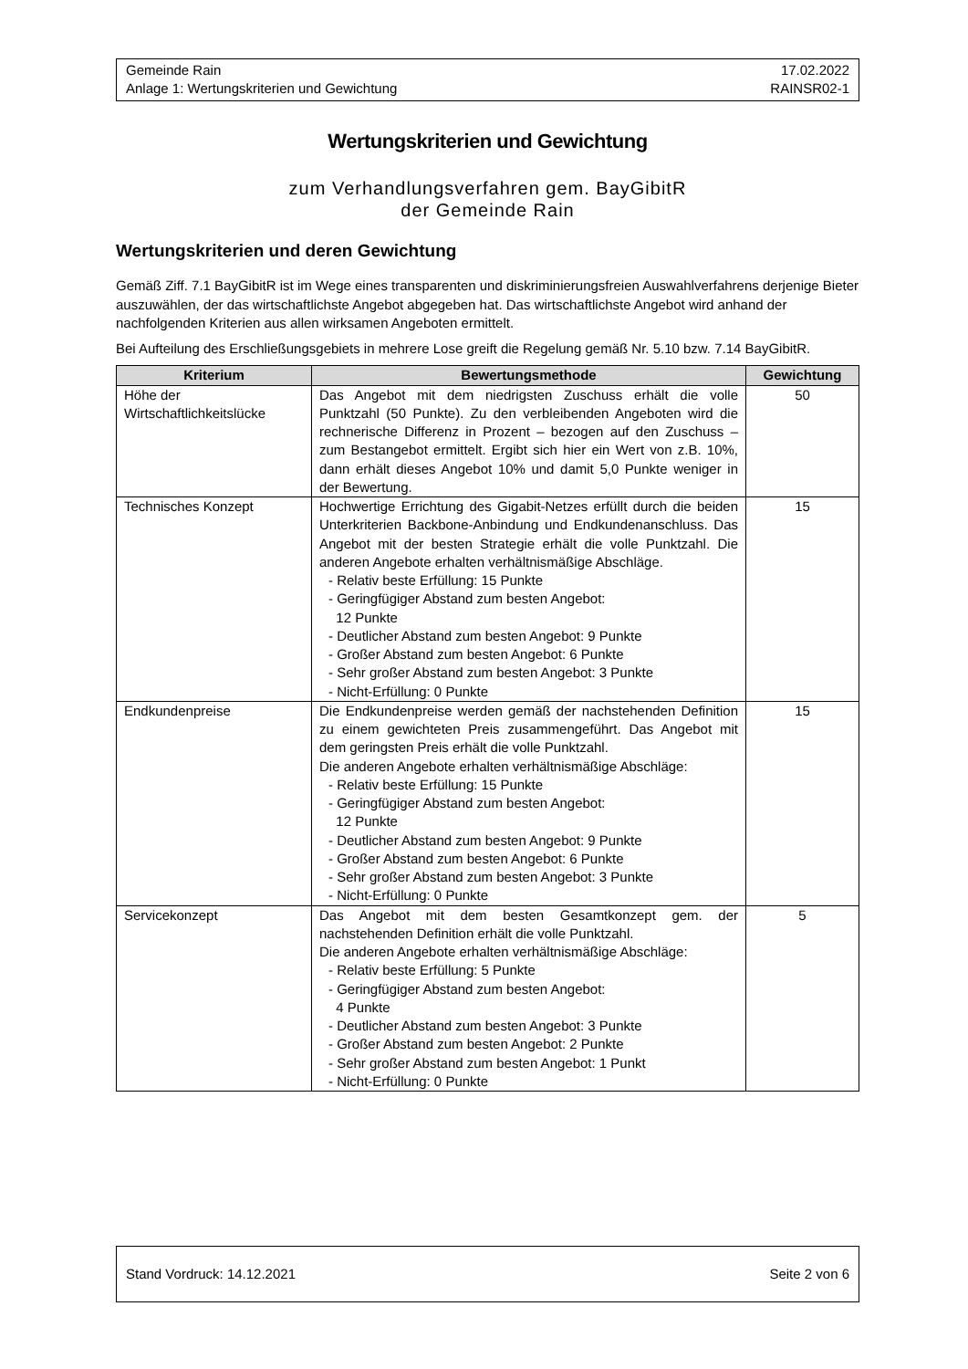Gemeinde Rain 17.02.2022
Anlage 1: Wertungskriterien und Gewichtung RAINSR02-1
Wertungskriterien und Gewichtung
zum Verhandlungsverfahren gem. BayGibitR
der Gemeinde Rain
Wertungskriterien und deren Gewichtung
Gemäß Ziff. 7.1 BayGibitR ist im Wege eines transparenten und diskriminierungsfreien Auswahlverfahrens derjenige Bieter auszuwählen, der das wirtschaftlichste Angebot abgegeben hat. Das wirtschaftlichste Angebot wird anhand der nachfolgenden Kriterien aus allen wirksamen Angeboten ermittelt.
Bei Aufteilung des Erschließungsgebiets in mehrere Lose greift die Regelung gemäß Nr. 5.10 bzw. 7.14 BayGibitR.
| Kriterium | Bewertungsmethode | Gewichtung |
| --- | --- | --- |
| Höhe der Wirtschaftlichkeitslücke | Das Angebot mit dem niedrigsten Zuschuss erhält die volle Punktzahl (50 Punkte). Zu den verbleibenden Angeboten wird die rechnerische Differenz in Prozent – bezogen auf den Zuschuss – zum Bestangebot ermittelt. Ergibt sich hier ein Wert von z.B. 10%, dann erhält dieses Angebot 10% und damit 5,0 Punkte weniger in der Bewertung. | 50 |
| Technisches Konzept | Hochwertige Errichtung des Gigabit-Netzes erfüllt durch die beiden Unterkriterien Backbone-Anbindung und Endkundenanschluss. Das Angebot mit der besten Strategie erhält die volle Punktzahl. Die anderen Angebote erhalten verhältnismäßige Abschläge. - Relativ beste Erfüllung: 15 Punkte - Geringfügiger Abstand zum besten Angebot: 12 Punkte - Deutlicher Abstand zum besten Angebot: 9 Punkte - Großer Abstand zum besten Angebot: 6 Punkte - Sehr großer Abstand zum besten Angebot: 3 Punkte - Nicht-Erfüllung: 0 Punkte | 15 |
| Endkundenpreise | Die Endkundenpreise werden gemäß der nachstehenden Definition zu einem gewichteten Preis zusammengeführt. Das Angebot mit dem geringsten Preis erhält die volle Punktzahl. Die anderen Angebote erhalten verhältnismäßige Abschläge: - Relativ beste Erfüllung: 15 Punkte - Geringfügiger Abstand zum besten Angebot: 12 Punkte - Deutlicher Abstand zum besten Angebot: 9 Punkte - Großer Abstand zum besten Angebot: 6 Punkte - Sehr großer Abstand zum besten Angebot: 3 Punkte - Nicht-Erfüllung: 0 Punkte | 15 |
| Servicekonzept | Das Angebot mit dem besten Gesamtkonzept gem. der nachstehenden Definition erhält die volle Punktzahl. Die anderen Angebote erhalten verhältnismäßige Abschläge: - Relativ beste Erfüllung: 5 Punkte - Geringfügiger Abstand zum besten Angebot: 4 Punkte - Deutlicher Abstand zum besten Angebot: 3 Punkte - Großer Abstand zum besten Angebot: 2 Punkte - Sehr großer Abstand zum besten Angebot: 1 Punkt - Nicht-Erfüllung: 0 Punkte | 5 |
Stand Vordruck: 14.12.2021 Seite 2 von 6